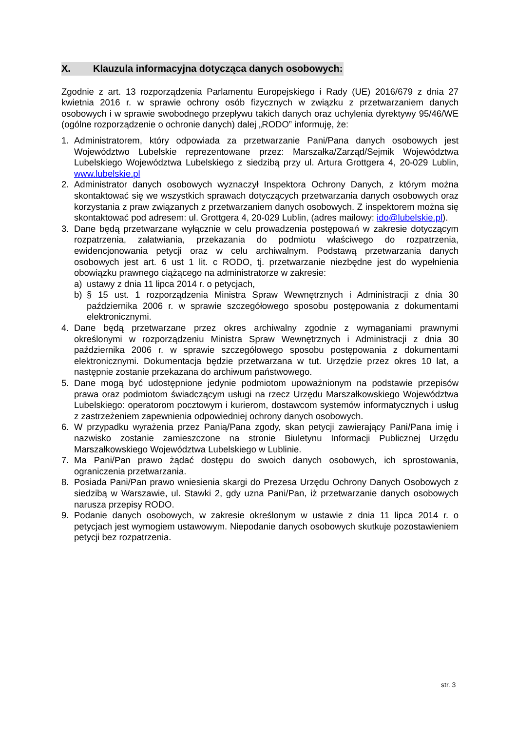X. Klauzula informacyjna dotycząca danych osobowych:
Zgodnie z art. 13 rozporządzenia Parlamentu Europejskiego i Rady (UE) 2016/679 z dnia 27 kwietnia 2016 r. w sprawie ochrony osób fizycznych w związku z przetwarzaniem danych osobowych i w sprawie swobodnego przepływu takich danych oraz uchylenia dyrektywy 95/46/WE (ogólne rozporządzenie o ochronie danych) dalej „RODO” informuję, że:
1. Administratorem, który odpowiada za przetwarzanie Pani/Pana danych osobowych jest Województwo Lubelskie reprezentowane przez: Marszałka/Zarząd/Sejmik Województwa Lubelskiego Województwa Lubelskiego z siedzibą przy ul. Artura Grottgera 4, 20-029 Lublin, www.lubelskie.pl
2. Administrator danych osobowych wyznaczył Inspektora Ochrony Danych, z którym można skontaktować się we wszystkich sprawach dotyczących przetwarzania danych osobowych oraz korzystania z praw związanych z przetwarzaniem danych osobowych. Z inspektorem można się skontaktować pod adresem: ul. Grottgera 4, 20-029 Lublin, (adres mailowy: ido@lubelskie.pl).
3. Dane będą przetwarzane wyłącznie w celu prowadzenia postępowań w zakresie dotyczącym rozpatrzenia, załatwiania, przekazania do podmiotu właściwego do rozpatrzenia, ewidencjonowania petycji oraz w celu archiwalnym. Podstawą przetwarzania danych osobowych jest art. 6 ust 1 lit. c RODO, tj. przetwarzanie niezbędne jest do wypełnienia obowiązku prawnego ciążącego na administratorze w zakresie:
a) ustawy z dnia 11 lipca 2014 r. o petycjach,
b) § 15 ust. 1 rozporządzenia Ministra Spraw Wewnętrznych i Administracji z dnia 30 października 2006 r. w sprawie szczegółowego sposobu postępowania z dokumentami elektronicznymi.
4. Dane będą przetwarzane przez okres archiwalny zgodnie z wymaganiami prawnymi określonymi w rozporządzeniu Ministra Spraw Wewnętrznych i Administracji z dnia 30 października 2006 r. w sprawie szczegółowego sposobu postępowania z dokumentami elektronicznymi. Dokumentacja będzie przetwarzana w tut. Urzędzie przez okres 10 lat, a następnie zostanie przekazana do archiwum państwowego.
5. Dane mogą być udostępnione jedynie podmiotom upoważnionym na podstawie przepisów prawa oraz podmiotom świadczącym usługi na rzecz Urzędu Marszałkowskiego Województwa Lubelskiego: operatorom pocztowym i kurierom, dostawcom systemów informatycznych i usług z zastrzeżeniem zapewnienia odpowiedniej ochrony danych osobowych.
6. W przypadku wyrażenia przez Panią/Pana zgody, skan petycji zawierający Pani/Pana imię i nazwisko zostanie zamieszczone na stronie Biuletynu Informacji Publicznej Urzędu Marszałkowskiego Województwa Lubelskiego w Lublinie.
7. Ma Pani/Pan prawo żądać dostępu do swoich danych osobowych, ich sprostowania, ograniczenia przetwarzania.
8. Posiada Pani/Pan prawo wniesienia skargi do Prezesa Urzędu Ochrony Danych Osobowych z siedzibą w Warszawie, ul. Stawki 2, gdy uzna Pani/Pan, iż przetwarzanie danych osobowych narusza przepisy RODO.
9. Podanie danych osobowych, w zakresie określonym w ustawie z dnia 11 lipca 2014 r. o petycjach jest wymogiem ustawowym. Niepodanie danych osobowych skutkuje pozostawieniem petycji bez rozpatrzenia.
str. 3